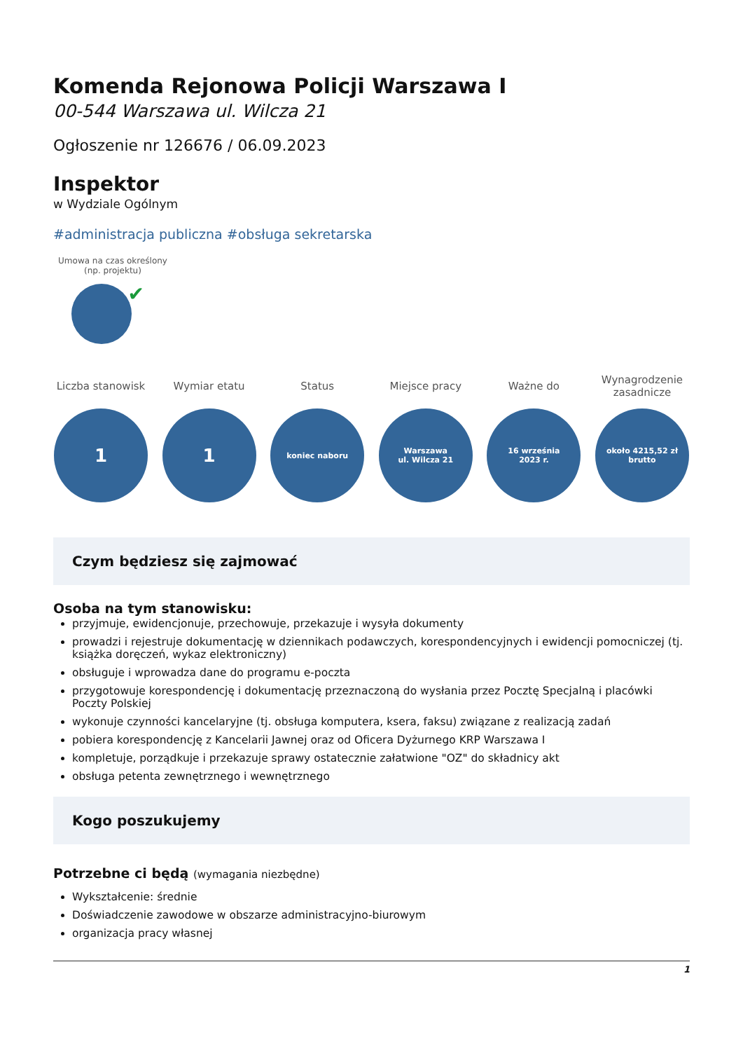Komenda Rejonowa Policji Warszawa I
00-544 Warszawa ul. Wilcza 21
Ogłoszenie nr 126676 / 06.09.2023
Inspektor
w Wydziale Ogólnym
#administracja publiczna #obsługa sekretarska
Umowa na czas określony (np. projektu)
✔
Liczba stanowisk
1
Wymiar etatu
1
Status
koniec naboru
Miejsce pracy
Warszawa
ul. Wilcza 21
Ważne do
16 września
2023 r.
Wynagrodzenie zasadnicze
około 4215,52 zł
brutto
Czym będziesz się zajmować
Osoba na tym stanowisku:
przyjmuje, ewidencjonuje, przechowuje, przekazuje i wysyła dokumenty
prowadzi i rejestruje dokumentację w dziennikach podawczych, korespondencyjnych i ewidencji pomocniczej (tj. książka doręczeń, wykaz elektroniczny)
obsługuje i wprowadza dane do programu e-poczta
przygotowuje korespondencję i dokumentację przeznaczoną do wysłania przez Pocztę Specjalną i placówki Poczty Polskiej
wykonuje czynności kancelaryjne (tj. obsługa komputera, ksera, faksu) związane z realizacją zadań
pobiera korespondencję z Kancelarii Jawnej oraz od Oficera Dyżurnego KRP Warszawa I
kompletuje, porządkuje i przekazuje sprawy ostatecznie załatwione "OZ" do składnicy akt
obsługa petenta zewnętrznego i wewnętrznego
Kogo poszukujemy
Potrzebne ci będą (wymagania niezbędne)
Wykształcenie: średnie
Doświadczenie zawodowe w obszarze administracyjno-biurowym
organizacja pracy własnej
1